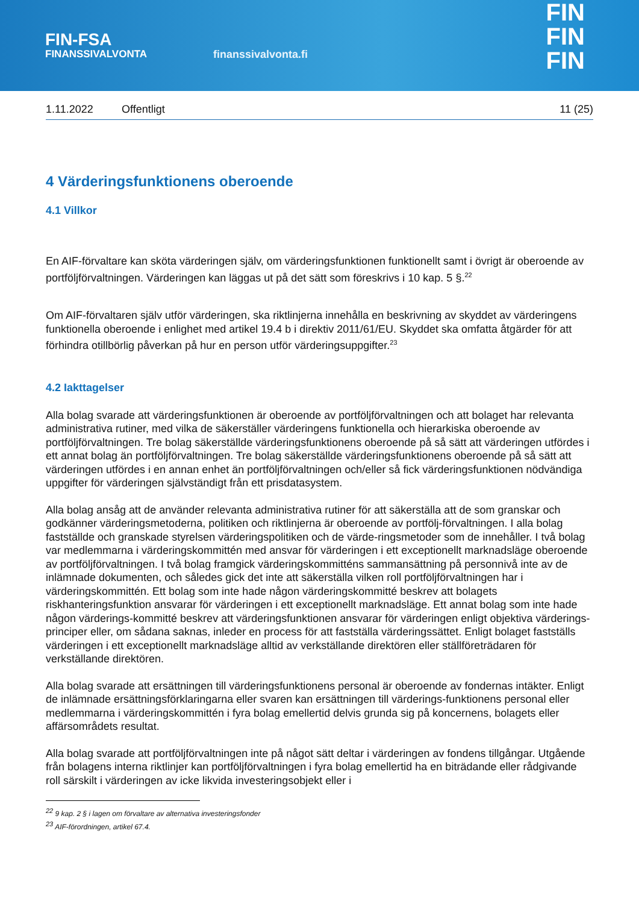FIN-FSA
FINANSSIVALVONTA
finanssivalvonta.fi
FIN
FIN
FIN
1.11.2022 Offentligt 11 (25)
4 Värderingsfunktionens oberoende
4.1 Villkor
En AIF-förvaltare kan sköta värderingen själv, om värderingsfunktionen funktionellt samt i övrigt är oberoende av portföljförvaltningen. Värderingen kan läggas ut på det sätt som föreskrivs i 10 kap. 5 §.<sup>22</sup>
Om AIF-förvaltaren själv utför värderingen, ska riktlinjerna innehålla en beskrivning av skyddet av värderingens funktionella oberoende i enlighet med artikel 19.4 b i direktiv 2011/61/EU. Skyddet ska omfatta åtgärder för att förhindra otillbörlig påverkan på hur en person utför värderingsuppgifter.<sup>23</sup>
4.2 Iakttagelser
Alla bolag svarade att värderingsfunktionen är oberoende av portföljförvaltningen och att bolaget har relevanta administrativa rutiner, med vilka de säkerställer värderingens funktionella och hierarkiska oberoende av portföljförvaltningen. Tre bolag säkerställde värderingsfunktionens oberoende på så sätt att värderingen utfördes i ett annat bolag än portföljförvaltningen. Tre bolag säkerställde värderingsfunktionens oberoende på så sätt att värderingen utfördes i en annan enhet än portföljförvaltningen och/eller så fick värderingsfunktionen nödvändiga uppgifter för värderingen självständigt från ett prisdatasystem.
Alla bolag ansåg att de använder relevanta administrativa rutiner för att säkerställa att de som granskar och godkänner värderingsmetoderna, politiken och riktlinjerna är oberoende av portfölj-förvaltningen. I alla bolag fastställde och granskade styrelsen värderingspolitiken och de värde-ringsmetoder som de innehåller. I två bolag var medlemmarna i värderingskommittén med ansvar för värderingen i ett exceptionellt marknadsläge oberoende av portföljförvaltningen. I två bolag framgick värderingskommitténs sammansättning på personnivå inte av de inlämnade dokumenten, och således gick det inte att säkerställa vilken roll portföljförvaltningen har i värderingskommittén. Ett bolag som inte hade någon värderingskommitté beskrev att bolagets riskhanteringsfunktion ansvarar för värderingen i ett exceptionellt marknadsläge. Ett annat bolag som inte hade någon värderings-kommitté beskrev att värderingsfunktionen ansvarar för värderingen enligt objektiva värderings-principer eller, om sådana saknas, inleder en process för att fastställa värderingssättet. Enligt bolaget fastställs värderingen i ett exceptionellt marknadsläge alltid av verkställande direktören eller ställföreträdaren för verkställande direktören.
Alla bolag svarade att ersättningen till värderingsfunktionens personal är oberoende av fondernas intäkter. Enligt de inlämnade ersättningsförklaringarna eller svaren kan ersättningen till värderings-funktionens personal eller medlemmarna i värderingskommittén i fyra bolag emellertid delvis grunda sig på koncernens, bolagets eller affärsområdets resultat.
Alla bolag svarade att portföljförvaltningen inte på något sätt deltar i värderingen av fondens tillgångar. Utgående från bolagens interna riktlinjer kan portföljförvaltningen i fyra bolag emellertid ha en biträdande eller rådgivande roll särskilt i värderingen av icke likvida investeringsobjekt eller i
<sup>22</sup> 9 kap. 2 § i lagen om förvaltare av alternativa investeringsfonder
<sup>23</sup> AIF-förordningen, artikel 67.4.